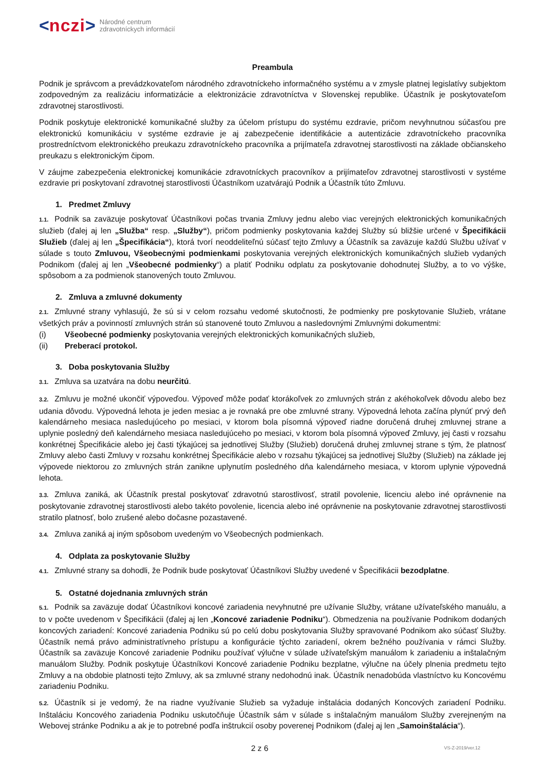< nczi > Národné centrum
zdravotníckych informácií
Preambula
Podnik je správcom a prevádzkovateľom národného zdravotníckeho informačného systému a v zmysle platnej legislatívy subjektom zodpovedným za realizáciu informatizácie a elektronizácie zdravotníctva v Slovenskej republike. Účastník je poskytovateľom zdravotnej starostlivosti.
Podnik poskytuje elektronické komunikačné služby za účelom prístupu do systému ezdravie, pričom nevyhnutnou súčasťou pre elektronickú komunikáciu v systéme ezdravie je aj zabezpečenie identifikácie a autentizácie zdravotníckeho pracovníka prostredníctvom elektronického preukazu zdravotníckeho pracovníka a prijímateľa zdravotnej starostlivosti na základe občianskeho preukazu s elektronickým čipom.
V záujme zabezpečenia elektronickej komunikácie zdravotníckych pracovníkov a prijímateľov zdravotnej starostlivosti v systéme ezdravie pri poskytovaní zdravotnej starostlivosti Účastníkom uzatvárajú Podnik a Účastník túto Zmluvu.
1. Predmet Zmluvy
1.1. Podnik sa zaväzuje poskytovať Účastníkovi počas trvania Zmluvy jednu alebo viac verejných elektronických komunikačných služieb (ďalej aj len „Služba“ resp. „Služby“), pričom podmienky poskytovania každej Služby sú bližšie určené v Špecifikácii Služieb (ďalej aj len „Špecifikácia“), ktorá tvorí neoddeliteľnú súčasť tejto Zmluvy a Účastník sa zaväzuje každú Službu užívať v súlade s touto Zmluvou, Všeobecnými podmienkami poskytovania verejných elektronických komunikačných služieb vydaných Podnikom (ďalej aj len „Všeobecné podmienky“) a platiť Podniku odplatu za poskytovanie dohodnutej Služby, a to vo výške, spôsobom a za podmienok stanovených touto Zmluvou.
2. Zmluva a zmluvné dokumenty
2.1. Zmluvné strany vyhlasujú, že sú si v celom rozsahu vedomé skutočnosti, že podmienky pre poskytovanie Služieb, vrátane všetkých práv a povinností zmluvných strán sú stanovené touto Zmluvou a nasledovnými Zmluvnými dokumentmi:
(i) Všeobecné podmienky poskytovania verejných elektronických komunikačných služieb,
(ii) Preberací protokol.
3. Doba poskytovania Služby
3.1. Zmluva sa uzatvára na dobu neurčitú.
3.2. Zmluvu je možné ukončiť výpoveďou. Výpoveď môže podať ktorákoľvek zo zmluvných strán z akéhokoľvek dôvodu alebo bez udania dôvodu. Výpovedná lehota je jeden mesiac a je rovnaká pre obe zmluvné strany. Výpovedná lehota začína plynúť prvý deň kalendárneho mesiaca nasledujúceho po mesiaci, v ktorom bola písomná výpoveď riadne doručená druhej zmluvnej strane a uplynie posledný deň kalendárneho mesiaca nasledujúceho po mesiaci, v ktorom bola písomná výpoveď Zmluvy, jej časti v rozsahu konkrétnej Špecifikácie alebo jej časti týkajúcej sa jednotlivej Služby (Služieb) doručená druhej zmluvnej strane s tým, že platnosť Zmluvy alebo časti Zmluvy v rozsahu konkrétnej Špecifikácie alebo v rozsahu týkajúcej sa jednotlivej Služby (Služieb) na základe jej výpovede niektorou zo zmluvných strán zanikne uplynutím posledného dňa kalendárneho mesiaca, v ktorom uplynie výpovedná lehota.
3.3. Zmluva zaniká, ak Účastník prestal poskytovať zdravotnú starostlivosť, stratil povolenie, licenciu alebo iné oprávnenie na poskytovanie zdravotnej starostlivosti alebo takéto povolenie, licencia alebo iné oprávnenie na poskytovanie zdravotnej starostlivosti stratilo platnosť, bolo zrušené alebo dočasne pozastavené.
3.4. Zmluva zaniká aj iným spôsobom uvedeným vo Všeobecných podmienkach.
4. Odplata za poskytovanie Služby
4.1. Zmluvné strany sa dohodli, že Podnik bude poskytovať Účastníkovi Služby uvedené v Špecifikácii bezodplatne.
5. Ostatné dojednania zmluvných strán
5.1. Podnik sa zaväzuje dodať Účastníkovi koncové zariadenia nevyhnutné pre užívanie Služby, vrátane užívateľského manuálu, a to v počte uvedenom v Špecifikácii (ďalej aj len „Koncové zariadenie Podniku“). Obmedzenia na používanie Podnikom dodaných koncových zariadení: Koncové zariadenia Podniku sú po celú dobu poskytovania Služby spravované Podnikom ako súčasť Služby. Účastník nemá právo administratívneho prístupu a konfigurácie týchto zariadení, okrem bežného používania v rámci Služby. Účastník sa zaväzuje Koncové zariadenie Podniku používať výlučne v súlade užívateľským manuálom k zariadeniu a inštalačným manuálom Služby. Podnik poskytuje Účastníkovi Koncové zariadenie Podniku bezplatne, výlučne na účely plnenia predmetu tejto Zmluvy a na obdobie platnosti tejto Zmluvy, ak sa zmluvné strany nedohodnú inak. Účastník nenadobúda vlastníctvo ku Koncovému zariadeniu Podniku.
5.2. Účastník si je vedomý, že na riadne využívanie Služieb sa vyžaduje inštalácia dodaných Koncových zariadení Podniku. Inštaláciu Koncového zariadenia Podniku uskutočňuje Účastník sám v súlade s inštalačným manuálom Služby zverejneným na Webovej stránke Podniku a ak je to potrebné podľa inštrukcií osoby poverenej Podnikom (ďalej aj len „Samoinštalácia“).
2 z 6 VS-Z-2019/ver.12